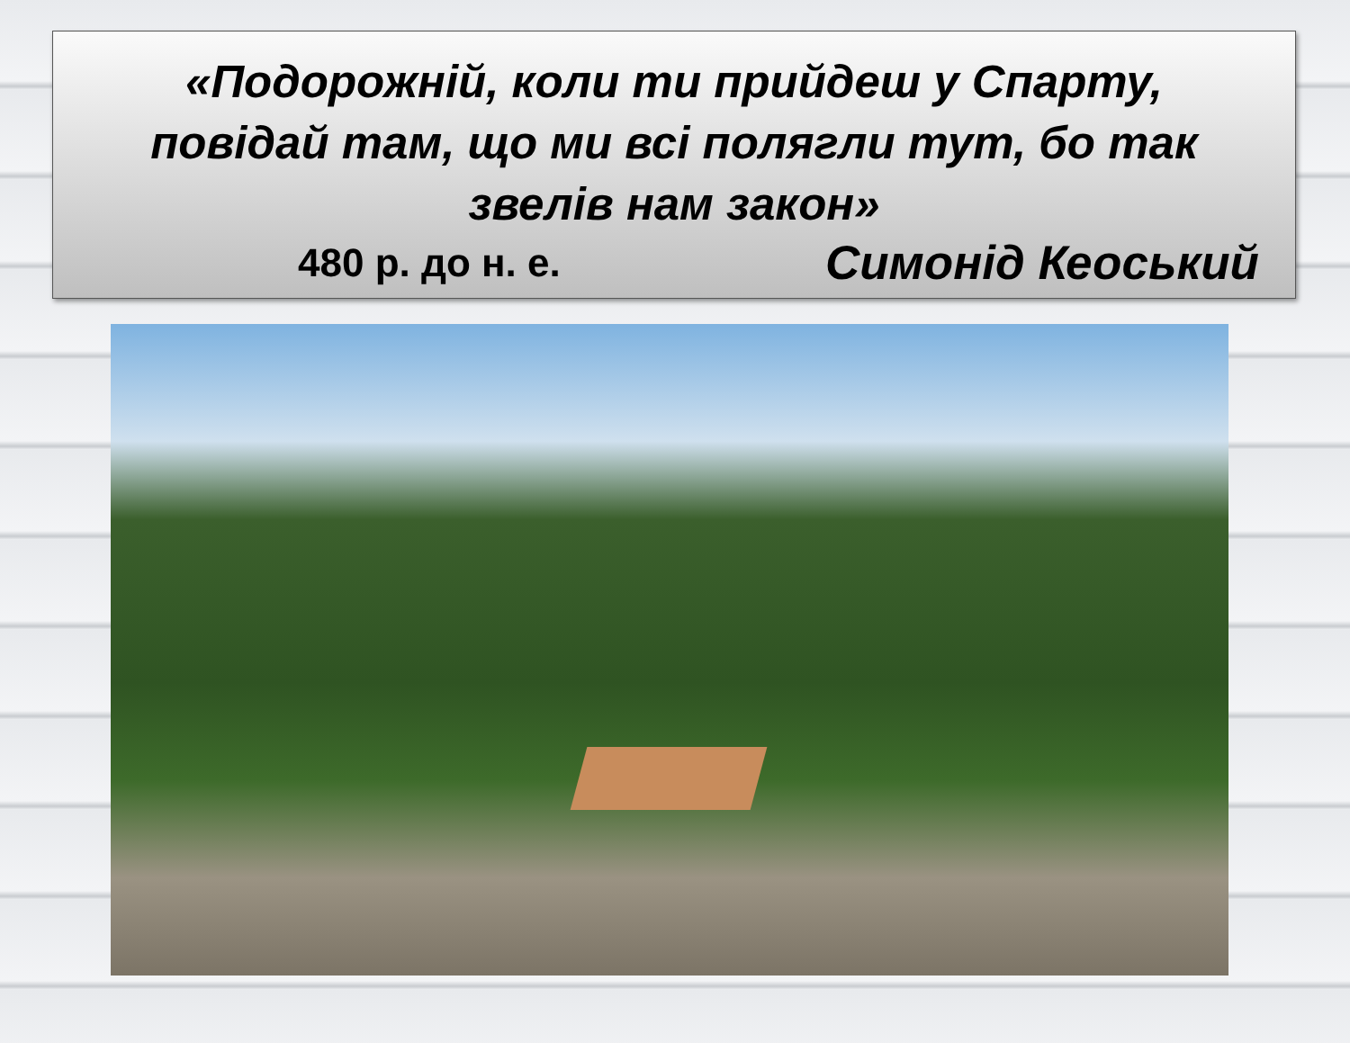«Подорожній, коли ти прийдеш у Спарту,
повідай там, що ми всі полягли тут, бо так
звелів нам закон»
480 р. до н. е. Симонід Кеоський